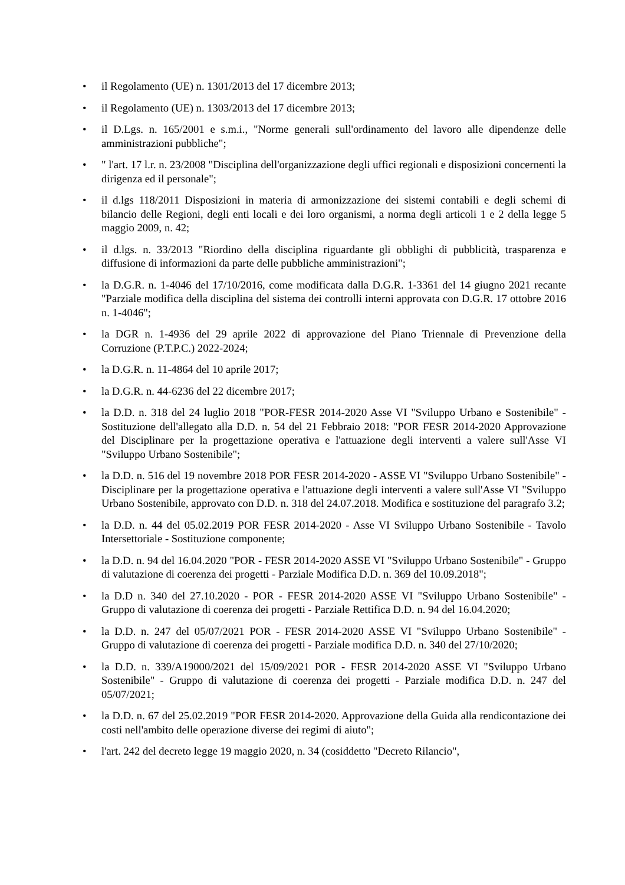• il Regolamento (UE) n. 1301/2013 del 17 dicembre 2013;
• il Regolamento (UE) n. 1303/2013 del 17 dicembre 2013;
• il D.Lgs. n. 165/2001 e s.m.i., "Norme generali sull'ordinamento del lavoro alle dipendenze delle amministrazioni pubbliche";
• " l'art. 17 l.r. n. 23/2008 "Disciplina dell'organizzazione degli uffici regionali e disposizioni concernenti la dirigenza ed il personale";
• il d.lgs 118/2011 Disposizioni in materia di armonizzazione dei sistemi contabili e degli schemi di bilancio delle Regioni, degli enti locali e dei loro organismi, a norma degli articoli 1 e 2 della legge 5 maggio 2009, n. 42;
• il d.lgs. n. 33/2013 "Riordino della disciplina riguardante gli obblighi di pubblicità, trasparenza e diffusione di informazioni da parte delle pubbliche amministrazioni";
• la D.G.R. n. 1-4046 del 17/10/2016, come modificata dalla D.G.R. 1-3361 del 14 giugno 2021 recante "Parziale modifica della disciplina del sistema dei controlli interni approvata con D.G.R. 17 ottobre 2016 n. 1-4046";
• la DGR n. 1-4936 del 29 aprile 2022 di approvazione del Piano Triennale di Prevenzione della Corruzione (P.T.P.C.) 2022-2024;
• la D.G.R. n. 11-4864 del 10 aprile 2017;
• la D.G.R. n. 44-6236 del 22 dicembre 2017;
• la D.D. n. 318 del 24 luglio 2018 "POR-FESR 2014-2020 Asse VI "Sviluppo Urbano e Sostenibile" - Sostituzione dell'allegato alla D.D. n. 54 del 21 Febbraio 2018: "POR FESR 2014-2020 Approvazione del Disciplinare per la progettazione operativa e l'attuazione degli interventi a valere sull'Asse VI "Sviluppo Urbano Sostenibile";
• la D.D. n. 516 del 19 novembre 2018 POR FESR 2014-2020 - ASSE VI "Sviluppo Urbano Sostenibile" - Disciplinare per la progettazione operativa e l'attuazione degli interventi a valere sull'Asse VI "Sviluppo Urbano Sostenibile, approvato con D.D. n. 318 del 24.07.2018. Modifica e sostituzione del paragrafo 3.2;
• la D.D. n. 44 del 05.02.2019 POR FESR 2014-2020 - Asse VI Sviluppo Urbano Sostenibile - Tavolo Intersettoriale - Sostituzione componente;
• la D.D. n. 94 del 16.04.2020 "POR - FESR 2014-2020 ASSE VI "Sviluppo Urbano Sostenibile" - Gruppo di valutazione di coerenza dei progetti - Parziale Modifica D.D. n. 369 del 10.09.2018";
• la D.D n. 340 del 27.10.2020 - POR - FESR 2014-2020 ASSE VI "Sviluppo Urbano Sostenibile" - Gruppo di valutazione di coerenza dei progetti - Parziale Rettifica D.D. n. 94 del 16.04.2020;
• la D.D. n. 247 del 05/07/2021 POR - FESR 2014-2020 ASSE VI "Sviluppo Urbano Sostenibile" - Gruppo di valutazione di coerenza dei progetti - Parziale modifica D.D. n. 340 del 27/10/2020;
• la D.D. n. 339/A19000/2021 del 15/09/2021 POR - FESR 2014-2020 ASSE VI "Sviluppo Urbano Sostenibile" - Gruppo di valutazione di coerenza dei progetti - Parziale modifica D.D. n. 247 del 05/07/2021;
• la D.D. n. 67 del 25.02.2019 "POR FESR 2014-2020. Approvazione della Guida alla rendicontazione dei costi nell'ambito delle operazione diverse dei regimi di aiuto";
• l'art. 242 del decreto legge 19 maggio 2020, n. 34 (cosiddetto "Decreto Rilancio",